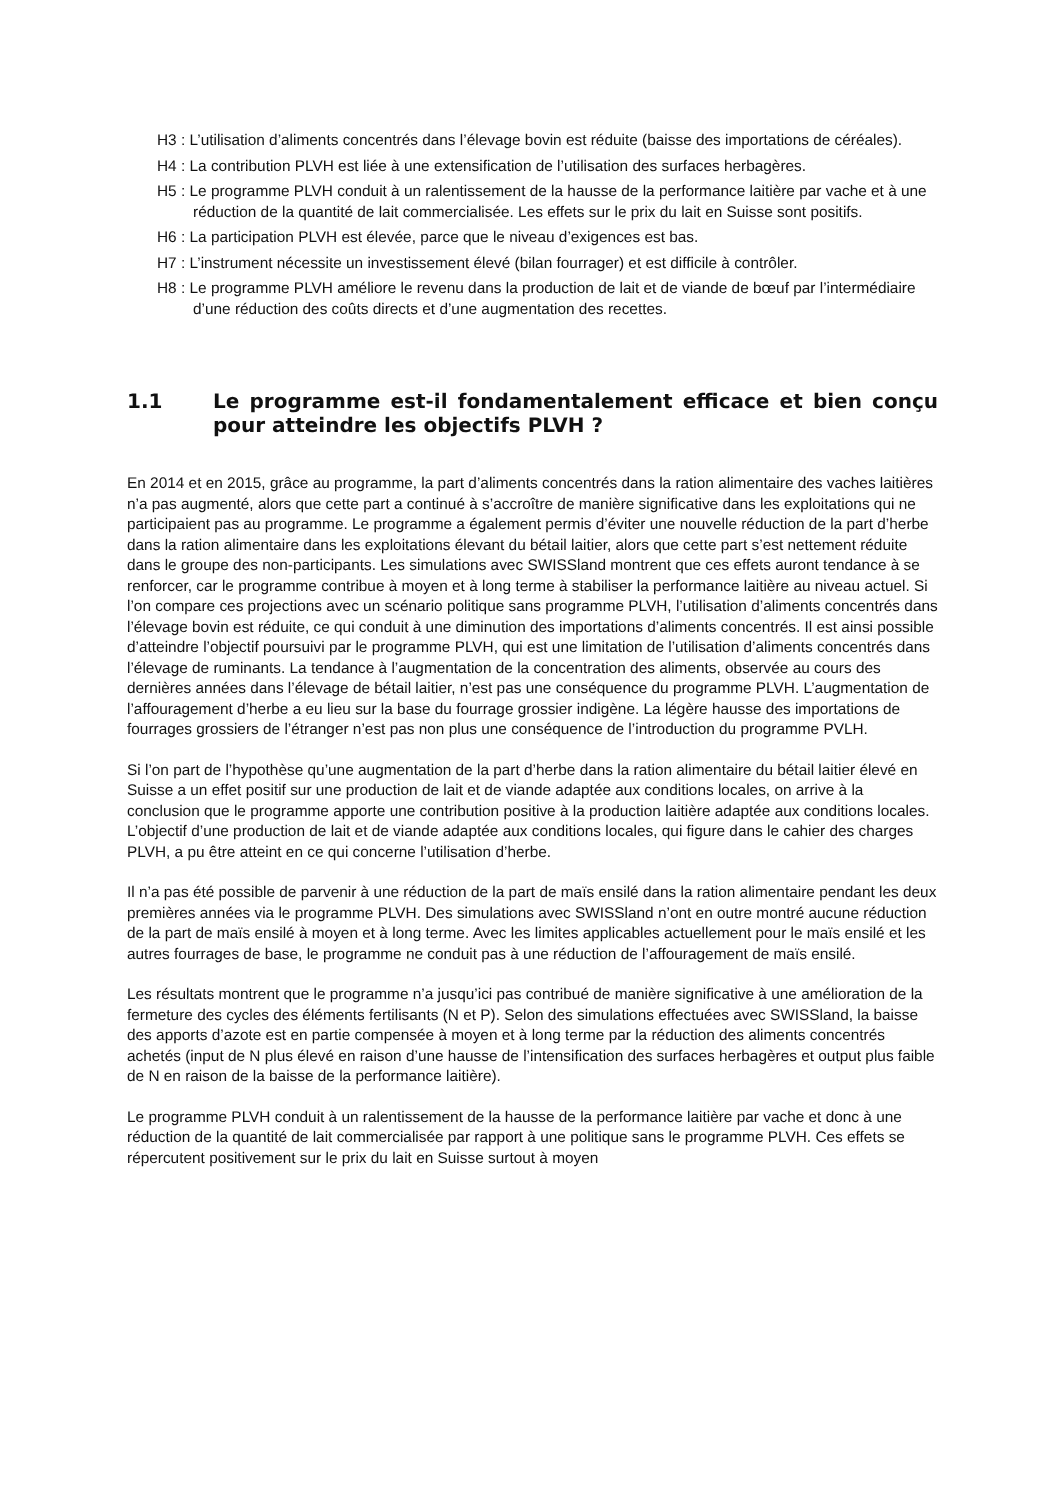H3 : L’utilisation d’aliments concentrés dans l’élevage bovin est réduite (baisse des importations de céréales).
H4 : La contribution PLVH est liée à une extensification de l’utilisation des surfaces herbagères.
H5 : Le programme PLVH conduit à un ralentissement de la hausse de la performance laitière par vache et à une réduction de la quantité de lait commercialisée. Les effets sur le prix du lait en Suisse sont positifs.
H6 : La participation PLVH est élevée, parce que le niveau d’exigences est bas.
H7 : L’instrument nécessite un investissement élevé (bilan fourrager) et est difficile à contrôler.
H8 : Le programme PLVH améliore le revenu dans la production de lait et de viande de bœuf par l’intermédiaire d’une réduction des coûts directs et d’une augmentation des recettes.
1.1 Le programme est-il fondamentalement efficace et bien conçu pour atteindre les objectifs PLVH ?
En 2014 et en 2015, grâce au programme, la part d’aliments concentrés dans la ration alimentaire des vaches laitières n’a pas augmenté, alors que cette part a continué à s’accroître de manière significative dans les exploitations qui ne participaient pas au programme. Le programme a également permis d’éviter une nouvelle réduction de la part d’herbe dans la ration alimentaire dans les exploitations élevant du bétail laitier, alors que cette part s’est nettement réduite dans le groupe des non-participants. Les simulations avec SWISSland montrent que ces effets auront tendance à se renforcer, car le programme contribue à moyen et à long terme à stabiliser la performance laitière au niveau actuel. Si l’on compare ces projections avec un scénario politique sans programme PLVH, l’utilisation d’aliments concentrés dans l’élevage bovin est réduite, ce qui conduit à une diminution des importations d’aliments concentrés. Il est ainsi possible d’atteindre l’objectif poursuivi par le programme PLVH, qui est une limitation de l’utilisation d’aliments concentrés dans l’élevage de ruminants. La tendance à l’augmentation de la concentration des aliments, observée au cours des dernières années dans l’élevage de bétail laitier, n’est pas une conséquence du programme PLVH. L’augmentation de l’affouragement d’herbe a eu lieu sur la base du fourrage grossier indigène. La légère hausse des importations de fourrages grossiers de l’étranger n’est pas non plus une conséquence de l’introduction du programme PVLH.
Si l’on part de l’hypothèse qu’une augmentation de la part d’herbe dans la ration alimentaire du bétail laitier élevé en Suisse a un effet positif sur une production de lait et de viande adaptée aux conditions locales, on arrive à la conclusion que le programme apporte une contribution positive à la production laitière adaptée aux conditions locales. L’objectif d’une production de lait et de viande adaptée aux conditions locales, qui figure dans le cahier des charges PLVH, a pu être atteint en ce qui concerne l’utilisation d’herbe.
Il n’a pas été possible de parvenir à une réduction de la part de maïs ensilé dans la ration alimentaire pendant les deux premières années via le programme PLVH. Des simulations avec SWISSland n’ont en outre montré aucune réduction de la part de maïs ensilé à moyen et à long terme. Avec les limites applicables actuellement pour le maïs ensilé et les autres fourrages de base, le programme ne conduit pas à une réduction de l’affouragement de maïs ensilé.
Les résultats montrent que le programme n’a jusqu’ici pas contribué de manière significative à une amélioration de la fermeture des cycles des éléments fertilisants (N et P). Selon des simulations effectuées avec SWISSland, la baisse des apports d’azote est en partie compensée à moyen et à long terme par la réduction des aliments concentrés achetés (input de N plus élevé en raison d’une hausse de l’intensification des surfaces herbagères et output plus faible de N en raison de la baisse de la performance laitière).
Le programme PLVH conduit à un ralentissement de la hausse de la performance laitière par vache et donc à une réduction de la quantité de lait commercialisée par rapport à une politique sans le programme PLVH. Ces effets se répercutent positivement sur le prix du lait en Suisse surtout à moyen